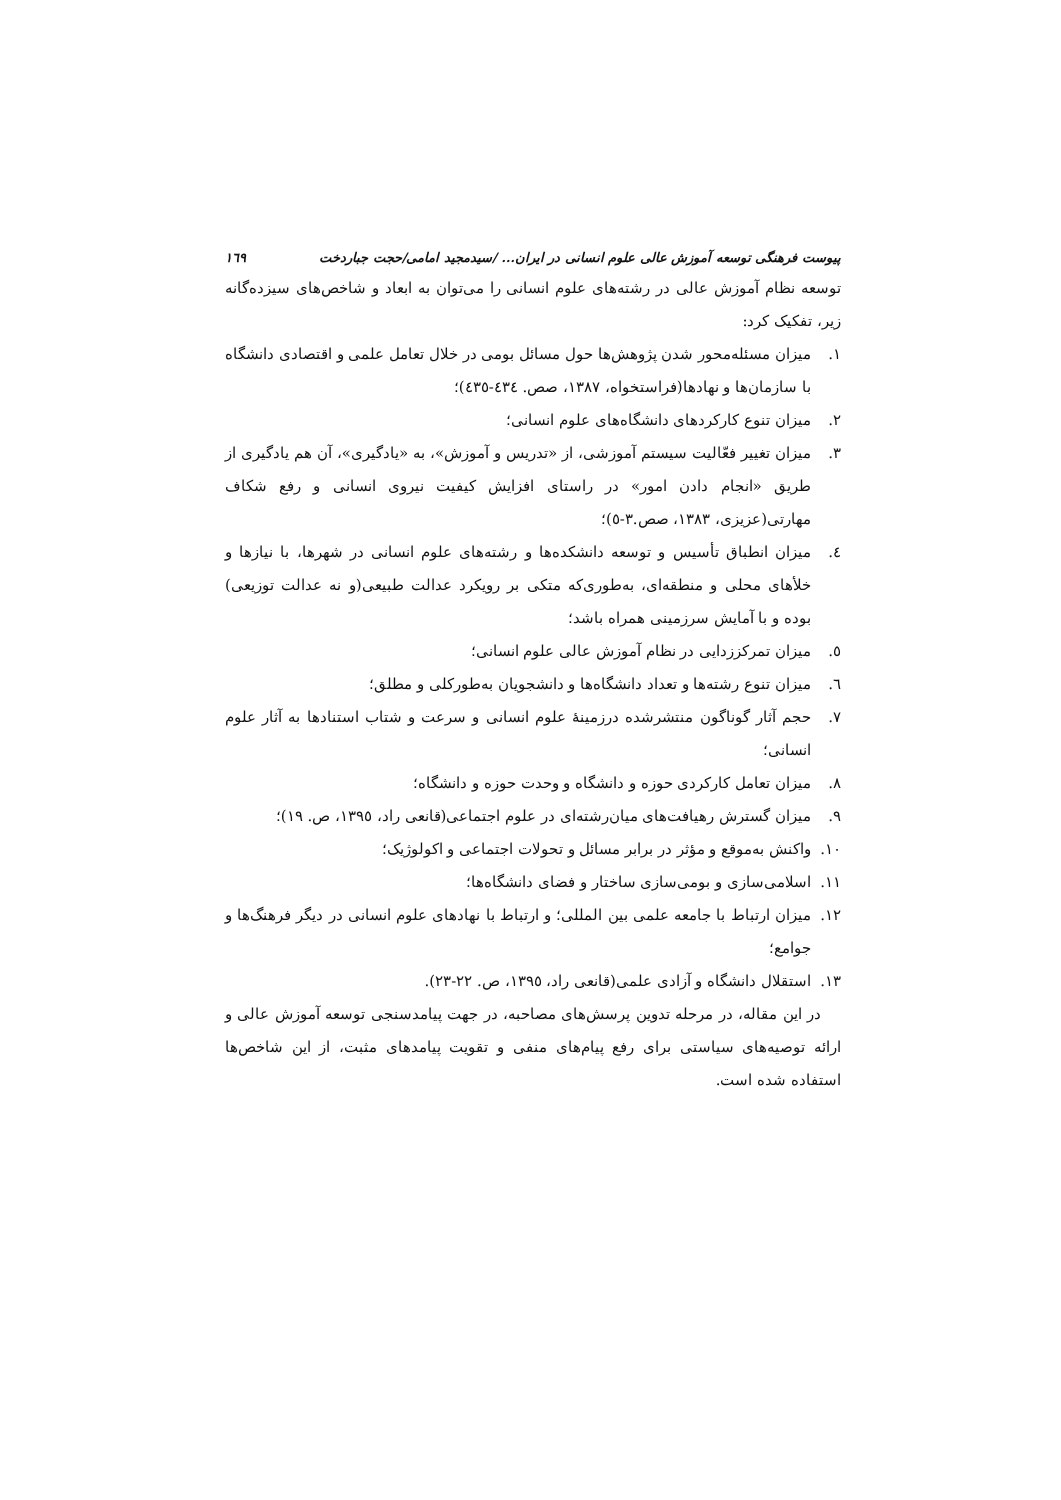پیوست فرهنگی توسعه آموزش عالی علوم انسانی در ایران... /سیدمجید امامی/حجت جباردخت ١٦٩
توسعه نظام آموزش عالی در رشته‌های علوم انسانی را می‌توان به ابعاد و شاخص‌های سیزده‌گانه زیر، تفکیک کرد:
١. میزان مسئله‌محور شدن پژوهش‌ها حول مسائل بومی در خلال تعامل علمی و اقتصادی دانشگاه با سازمان‌ها و نهادها(فراستخواه، ١٣٨٧، صص. ٤٣٤-٤٣٥)؛
٢. میزان تنوع کارکردهای دانشگاه‌های علوم انسانی؛
٣. میزان تغییر فعّالیت سیستم آموزشی، از «تدریس و آموزش»، به «یادگیری»، آن هم یادگیری از طریق «انجام دادن امور» در راستای افزایش کیفیت نیروی انسانی و رفع شکاف مهارتی(عزیزی، ١٣٨٣، صص.٣-٥)؛
٤. میزان انطباق تأسیس و توسعه دانشکده‌ها و رشته‌های علوم انسانی در شهرها، با نیازها و خلأهای محلی و منطقه‌ای، به‌طوری‌که متکی بر رویکرد عدالت طبیعی(و نه عدالت توزیعی) بوده و با آمایش سرزمینی همراه باشد؛
٥. میزان تمرکززدایی در نظام آموزش عالی علوم انسانی؛
٦. میزان تنوع رشته‌ها و تعداد دانشگاه‌ها و دانشجویان به‌طورکلی و مطلق؛
٧. حجم آثار گوناگون منتشرشده درزمینهٔ علوم انسانی و سرعت و شتاب استنادها به آثار علوم انسانی؛
٨. میزان تعامل کارکردی حوزه و دانشگاه و وحدت حوزه و دانشگاه؛
٩. میزان گسترش رهیافت‌های میان‌رشته‌ای در علوم اجتماعی(قانعی راد، ١٣٩٥، ص. ١٩)؛
١٠. واکنش به‌موقع و مؤثر در برابر مسائل و تحولات اجتماعی و اکولوژیک؛
١١. اسلامی‌سازی و بومی‌سازی ساختار و فضای دانشگاه‌ها؛
١٢. میزان ارتباط با جامعه علمی بین المللی؛ و ارتباط با نهادهای علوم انسانی در دیگر فرهنگ‌ها و جوامع؛
١٣. استقلال دانشگاه و آزادی علمی(قانعی راد، ١٣٩٥، ص. ٢٢-٢٣).
در این مقاله، در مرحله تدوین پرسش‌های مصاحبه، در جهت پیامدسنجی توسعه آموزش عالی و ارائه توصیه‌های سیاستی برای رفع پیام‌های منفی و تقویت پیامدهای مثبت، از این شاخص‌ها استفاده شده است.